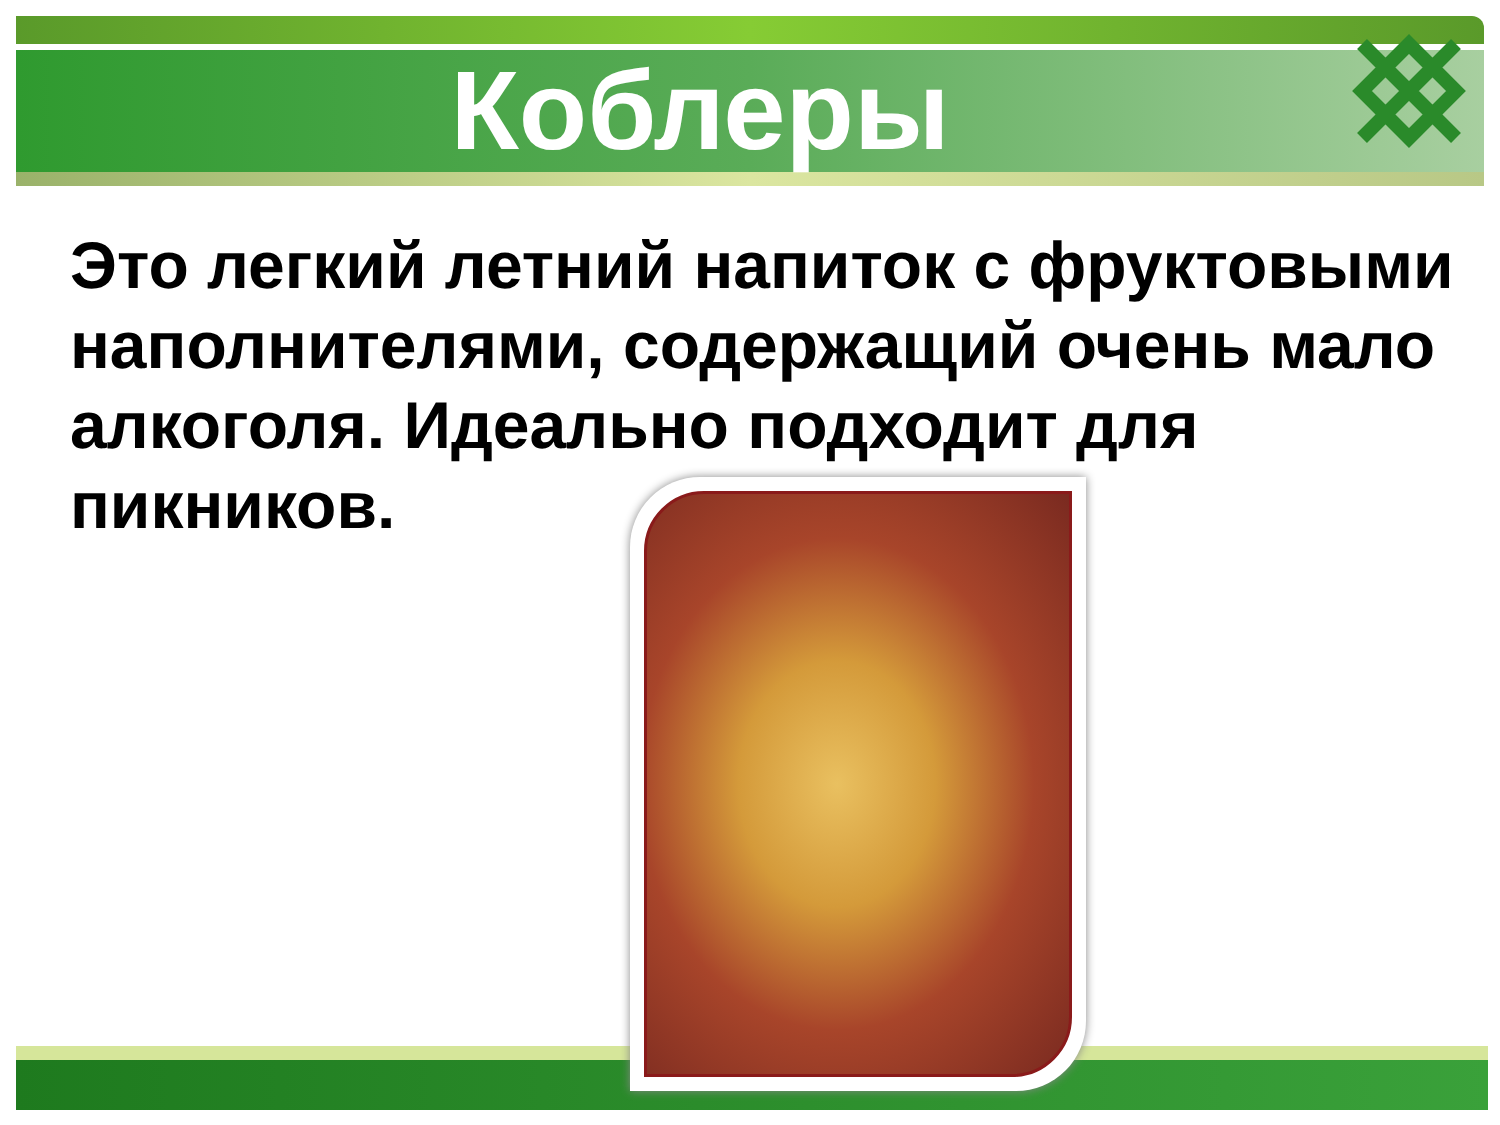Коблеры
Это легкий летний напиток с фруктовыми наполнителями, содержащий очень мало алкоголя. Идеально подходит для пикников.